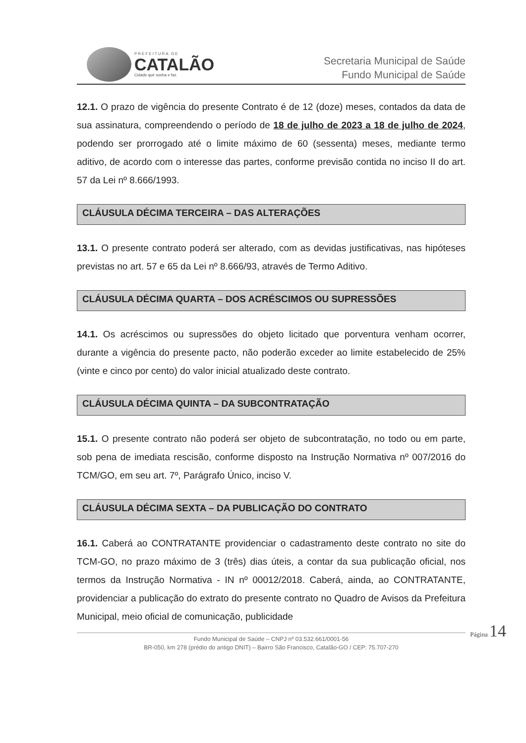PREFEITURA DE
CATALÃO
Cidade que sonha e faz.
Secretaria Municipal de Saúde
Fundo Municipal de Saúde
12.1. O prazo de vigência do presente Contrato é de 12 (doze) meses, contados da data de sua assinatura, compreendendo o período de 18 de julho de 2023 a 18 de julho de 2024, podendo ser prorrogado até o limite máximo de 60 (sessenta) meses, mediante termo aditivo, de acordo com o interesse das partes, conforme previsão contida no inciso II do art. 57 da Lei nº 8.666/1993.
CLÁUSULA DÉCIMA TERCEIRA – DAS ALTERAÇÕES
13.1. O presente contrato poderá ser alterado, com as devidas justificativas, nas hipóteses previstas no art. 57 e 65 da Lei nº 8.666/93, através de Termo Aditivo.
CLÁUSULA DÉCIMA QUARTA – DOS ACRÉSCIMOS OU SUPRESSÕES
14.1. Os acréscimos ou supressões do objeto licitado que porventura venham ocorrer, durante a vigência do presente pacto, não poderão exceder ao limite estabelecido de 25% (vinte e cinco por cento) do valor inicial atualizado deste contrato.
CLÁUSULA DÉCIMA QUINTA – DA SUBCONTRATAÇÃO
15.1. O presente contrato não poderá ser objeto de subcontratação, no todo ou em parte, sob pena de imediata rescisão, conforme disposto na Instrução Normativa nº 007/2016 do TCM/GO, em seu art. 7º, Parágrafo Único, inciso V.
CLÁUSULA DÉCIMA SEXTA – DA PUBLICAÇÃO DO CONTRATO
16.1. Caberá ao CONTRATANTE providenciar o cadastramento deste contrato no site do TCM-GO, no prazo máximo de 3 (três) dias úteis, a contar da sua publicação oficial, nos termos da Instrução Normativa - IN nº 00012/2018. Caberá, ainda, ao CONTRATANTE, providenciar a publicação do extrato do presente contrato no Quadro de Avisos da Prefeitura Municipal, meio oficial de comunicação, publicidade
Fundo Municipal de Saúde – CNPJ nº 03.532.661/0001-56
BR-050, km 278 (prédio do antigo DNIT) – Bairro São Francisco, Catalão-GO / CEP: 75.707-270
Página 14